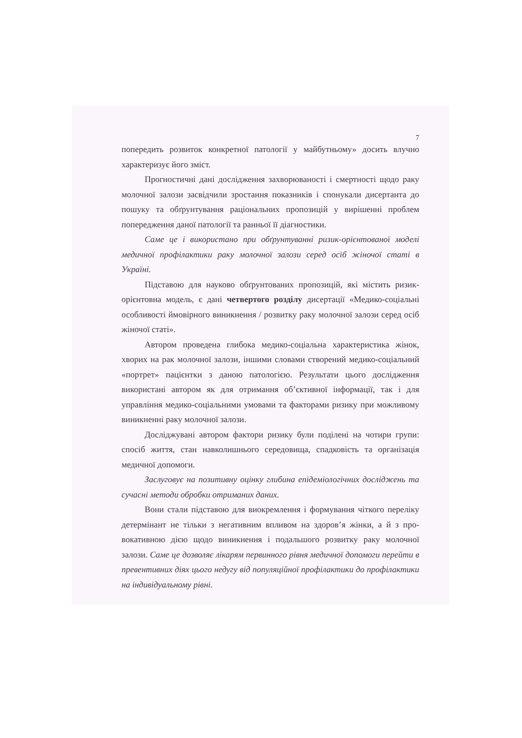7
попередить розвиток конкретної патології у майбутньому» досить влучно характеризує його зміст.
Прогностичні дані дослідження захворюваності і смертності щодо раку молочної залози засвідчили зростання показників і спонукали дисертанта до пошуку та обґрунтування раціональних пропозицій у вирішенні проблем попередження даної патології та ранньої її діагностики.
Саме це і використано при обґрунтуванні ризик-орієнтованої моделі медичної профілактики раку молочної залози серед осіб жіночої статі в Україні.
Підставою для науково обґрунтованих пропозицій, які містить ризик-орієнтовна модель, є дані четвертого розділу дисертації «Медико-соціальні особливості ймовірного виникнення / розвитку раку молочної залози серед осіб жіночої статі».
Автором проведена глибока медико-соціальна характеристика жінок, хворих на рак молочної залози, іншими словами створений медико-соціальний «портрет» пацієнтки з даною патологією. Результати цього дослідження використані автором як для отримання об’єктивної інформації, так і для управління медико-соціальними умовами та факторами ризику при можливому виникненні раку молочної залози.
Досліджувані автором фактори ризику були поділені на чотири групи: спосіб життя, стан навколишнього середовища, спадковість та організація медичної допомоги.
Заслуговує на позитивну оцінку глибина епідеміологічних досліджень та сучасні методи обробки отриманих даних.
Вони стали підставою для виокремлення і формування чіткого переліку детермінант не тільки з негативним впливом на здоров’я жінки, а й з про-вокативною дією щодо виникнення і подальшого розвитку раку молочної залози. Саме це дозволяє лікарям первинного рівня медичної допомоги перейти в превентивних діях цього недугу від популяційної профілактики до профілактики на індивідуальному рівні.